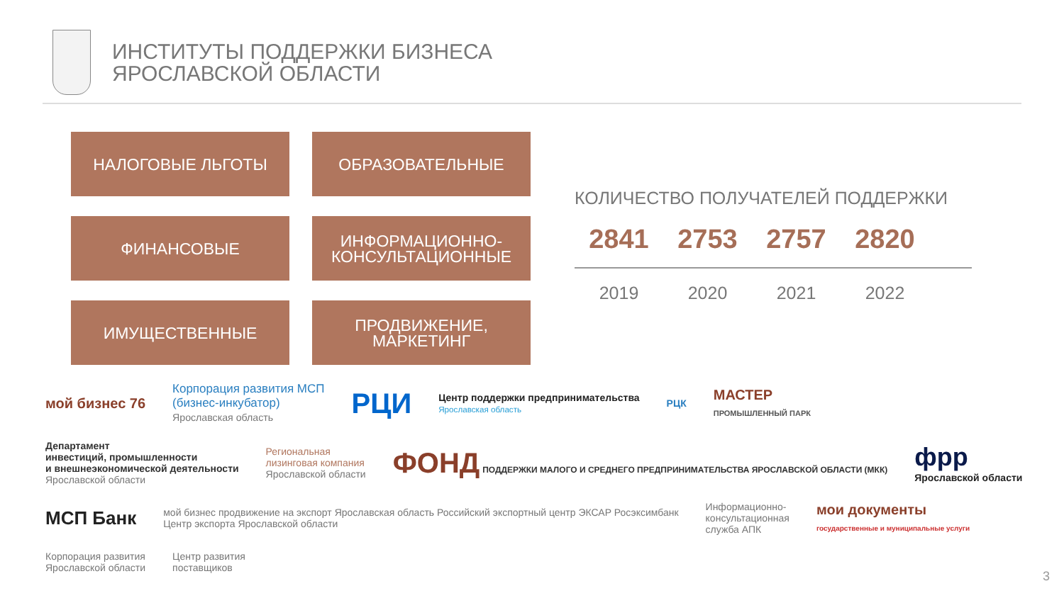ИНСТИТУТЫ ПОДДЕРЖКИ БИЗНЕСА
ЯРОСЛАВСКОЙ ОБЛАСТИ
НАЛОГОВЫЕ ЛЬГОТЫ
ОБРАЗОВАТЕЛЬНЫЕ
ФИНАНСОВЫЕ
ИНФОРМАЦИОННО-
КОНСУЛЬТАЦИОННЫЕ
ИМУЩЕСТВЕННЫЕ
ПРОДВИЖЕНИЕ,
МАРКЕТИНГ
КОЛИЧЕСТВО ПОЛУЧАТЕЛЕЙ ПОДДЕРЖКИ
2841 2753 2757 2820
2019 2020 2021 2022
мой бизнес 76
Корпорация развития МСП
(бизнес-инкубатор)
Ярославская область
РЦИ
Центр поддержки предпринимательства
Ярославская область
РЦК
МАСТЕР
ПРОМЫШЛЕННЫЙ ПАРК
Департамент
инвестиций, промышленности
и внешнеэкономической деятельности
Ярославской области
Региональная
лизинговая компания
Ярославской области
ФОНД ПОДДЕРЖКИ МАЛОГО И СРЕДНЕГО ПРЕДПРИНИМАТЕЛЬСТВА ЯРОСЛАВСКОЙ ОБЛАСТИ (МКК)
фрр
Ярославской области
МСП Банк
мой бизнес продвижение на экспорт Ярославская область Российский экспортный центр ЭКСАР Росэксимбанк
Центр экспорта Ярославской области
Информационно-
консультационная
служба АПК
мои документы
государственные и муниципальные услуги
Корпорация развития
Ярославской области
Центр развития
поставщиков
3